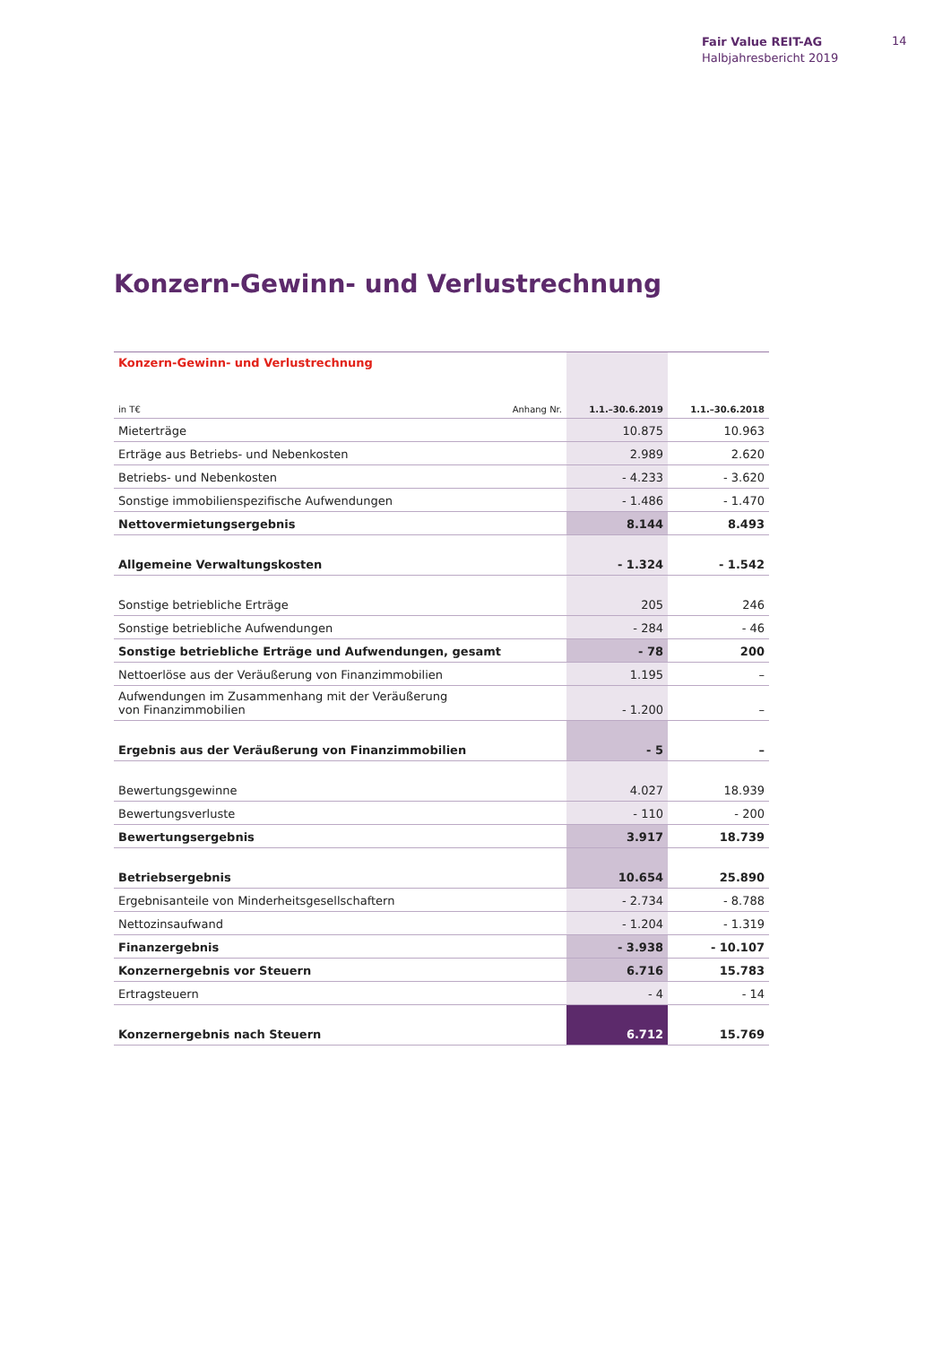Fair Value REIT-AG
Halbjahresbericht 2019
14
Konzern-Gewinn- und Verlustrechnung
| Konzern-Gewinn- und Verlustrechnung | | | |
| in T€ | Anhang Nr. | 1.1.–30.6.2019 | 1.1.–30.6.2018 |
| Mieterträge | | 10.875 | 10.963 |
| Erträge aus Betriebs- und Nebenkosten | | 2.989 | 2.620 |
| Betriebs- und Nebenkosten | | - 4.233 | - 3.620 |
| Sonstige immobilienspezifische Aufwendungen | | - 1.486 | - 1.470 |
| Nettovermietungsergebnis | | 8.144 | 8.493 |
| Allgemeine Verwaltungskosten | | - 1.324 | - 1.542 |
| Sonstige betriebliche Erträge | | 205 | 246 |
| Sonstige betriebliche Aufwendungen | | - 284 | - 46 |
| Sonstige betriebliche Erträge und Aufwendungen, gesamt | | - 78 | 200 |
| Nettoerlöse aus der Veräußerung von Finanzimmobilien | | 1.195 | – |
| Aufwendungen im Zusammenhang mit der Veräußerung von Finanzimmobilien | | - 1.200 | – |
| Ergebnis aus der Veräußerung von Finanzimmobilien | | - 5 | – |
| Bewertungsgewinne | | 4.027 | 18.939 |
| Bewertungsverluste | | - 110 | - 200 |
| Bewertungsergebnis | | 3.917 | 18.739 |
| Betriebsergebnis | | 10.654 | 25.890 |
| Ergebnisanteile von Minderheitsgesellschaftern | | - 2.734 | - 8.788 |
| Nettozinsaufwand | | - 1.204 | - 1.319 |
| Finanzergebnis | | - 3.938 | - 10.107 |
| Konzernergebnis vor Steuern | | 6.716 | 15.783 |
| Ertragsteuern | | - 4 | - 14 |
| Konzernergebnis nach Steuern | | 6.712 | 15.769 |